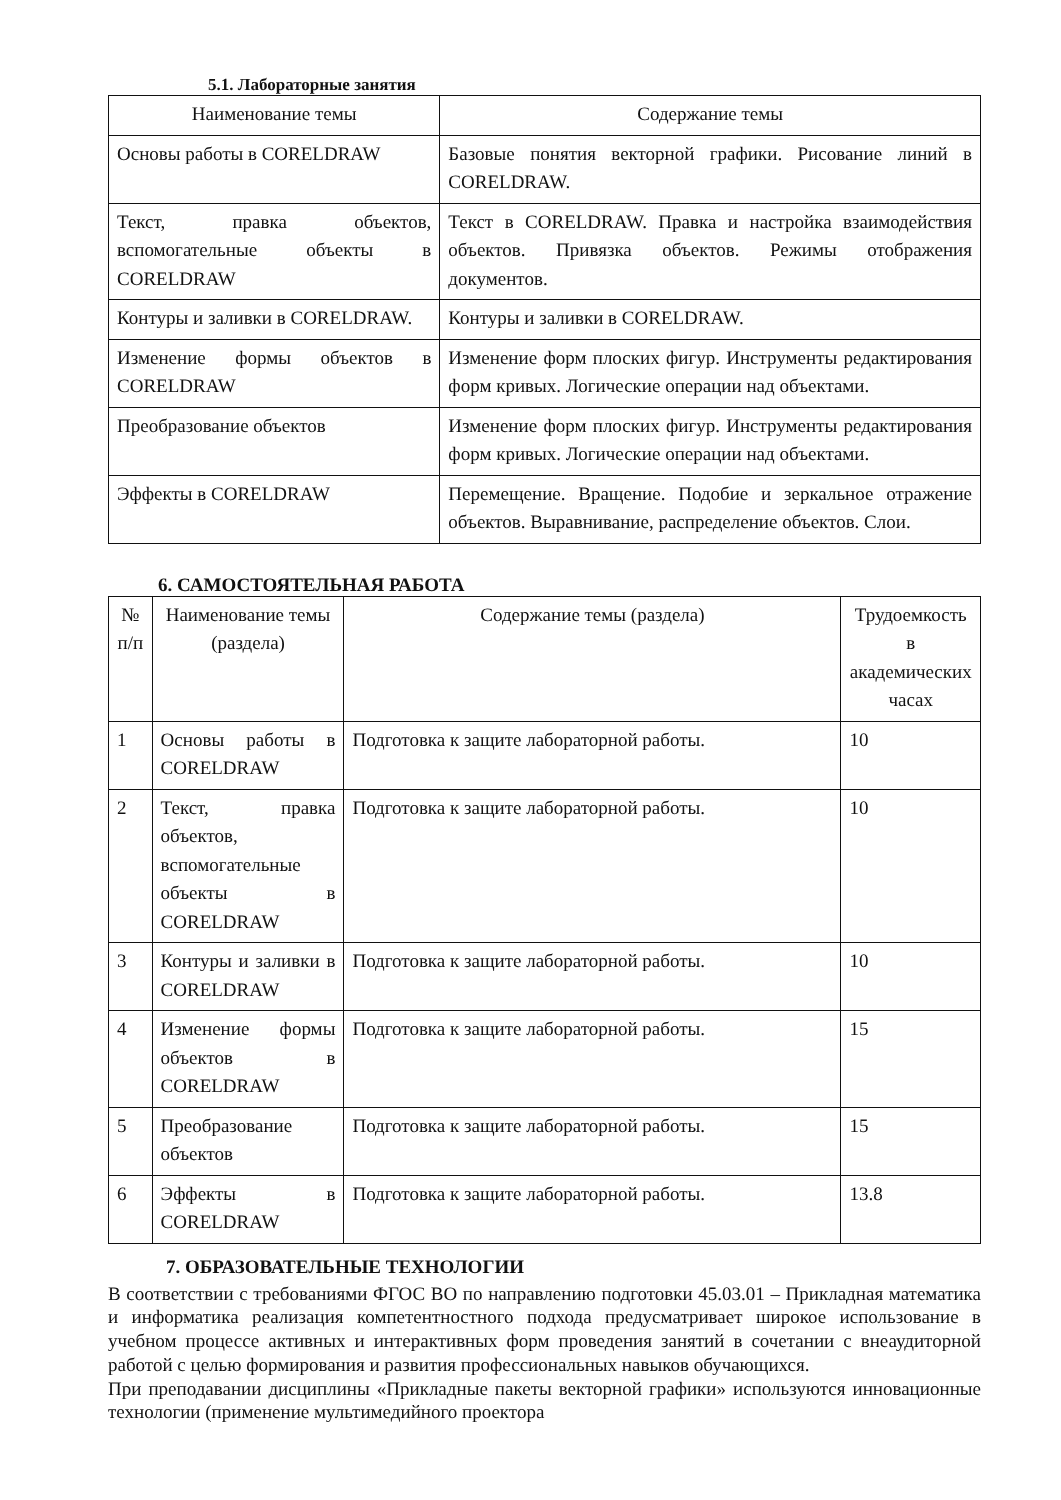5.1. Лабораторные занятия
| Наименование темы | Содержание темы |
| --- | --- |
| Основы работы в CORELDRAW | Базовые понятия векторной графики. Рисование линий в CORELDRAW. |
| Текст, правка объектов, вспомогательные объекты в CORELDRAW | Текст в CORELDRAW. Правка и настройка взаимодействия объектов. Привязка объектов. Режимы отображения документов. |
| Контуры и заливки в CORELDRAW. | Контуры и заливки в CORELDRAW. |
| Изменение формы объектов в CORELDRAW | Изменение форм плоских фигур. Инструменты редактирования форм кривых. Логические операции над объектами. |
| Преобразование объектов | Изменение форм плоских фигур. Инструменты редактирования форм кривых. Логические операции над объектами. |
| Эффекты в CORELDRAW | Перемещение. Вращение. Подобие и зеркальное отражение объектов. Выравнивание, распределение объектов. Слои. |
6. САМОСТОЯТЕЛЬНАЯ РАБОТА
| № п/п | Наименование темы (раздела) | Содержание темы (раздела) | Трудоемкость в академических часах |
| --- | --- | --- | --- |
| 1 | Основы работы в CORELDRAW | Подготовка к защите лабораторной работы. | 10 |
| 2 | Текст, правка объектов, вспомогательные объекты в CORELDRAW | Подготовка к защите лабораторной работы. | 10 |
| 3 | Контуры и заливки в CORELDRAW | Подготовка к защите лабораторной работы. | 10 |
| 4 | Изменение формы объектов в CORELDRAW | Подготовка к защите лабораторной работы. | 15 |
| 5 | Преобразование объектов | Подготовка к защите лабораторной работы. | 15 |
| 6 | Эффекты в CORELDRAW | Подготовка к защите лабораторной работы. | 13.8 |
7. ОБРАЗОВАТЕЛЬНЫЕ ТЕХНОЛОГИИ
В соответствии с требованиями ФГОС ВО по направлению подготовки 45.03.01 – Прикладная математика и информатика реализация компетентностного подхода предусматривает широкое использование в учебном процессе активных и интерактивных форм проведения занятий в сочетании с внеаудиторной работой с целью формирования и развития профессиональных навыков обучающихся.
При преподавании дисциплины «Прикладные пакеты векторной графики» используются инновационные технологии (применение мультимедийного проектора